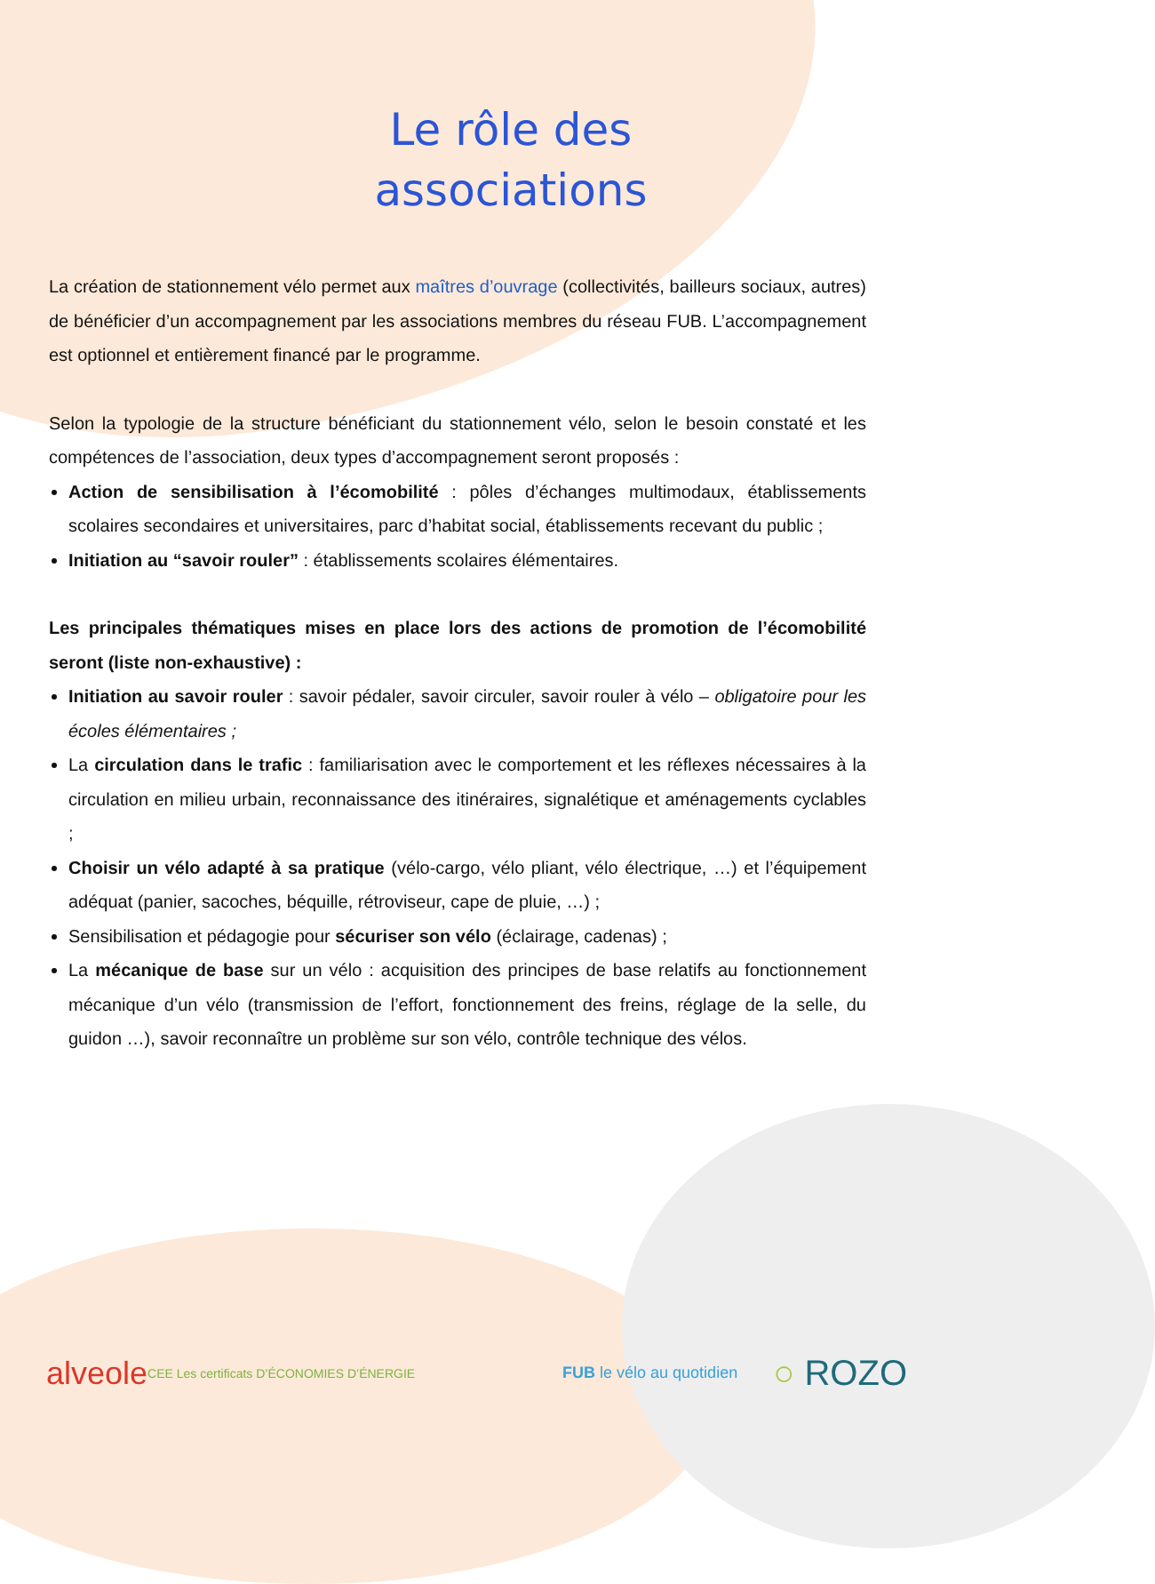Le rôle des associations
La création de stationnement vélo permet aux maîtres d’ouvrage (collectivités, bailleurs sociaux, autres) de bénéficier d’un accompagnement par les associations membres du réseau FUB. L’accompagnement est optionnel et entièrement financé par le programme.
Selon la typologie de la structure bénéficiant du stationnement vélo, selon le besoin constaté et les compétences de l’association, deux types d’accompagnement seront proposés :
Action de sensibilisation à l’écomobilité : pôles d’échanges multimodaux, établissements scolaires secondaires et universitaires, parc d’habitat social, établissements recevant du public ;
Initiation au “savoir rouler” : établissements scolaires élémentaires.
Les principales thématiques mises en place lors des actions de promotion de l’écomobilité seront (liste non-exhaustive) :
Initiation au savoir rouler : savoir pédaler, savoir circuler, savoir rouler à vélo – obligatoire pour les écoles élémentaires ;
La circulation dans le trafic : familiarisation avec le comportement et les réflexes nécessaires à la circulation en milieu urbain, reconnaissance des itinéraires, signalétique et aménagements cyclables ;
Choisir un vélo adapté à sa pratique (vélo-cargo, vélo pliant, vélo électrique, …) et l’équipement adéquat (panier, sacoches, béquille, rétroviseur, cape de pluie, …) ;
Sensibilisation et pédagogie pour sécuriser son vélo (éclairage, cadenas) ;
La mécanique de base sur un vélo : acquisition des principes de base relatifs au fonctionnement mécanique d’un vélo (transmission de l’effort, fonctionnement des freins, réglage de la selle, du guidon …), savoir reconnaître un problème sur son vélo, contrôle technique des vélos.
alveole CEE Les certificats D’ÉCONOMIES D’ÉNERGIE FUB le vélo au quotidien ○ ROZO